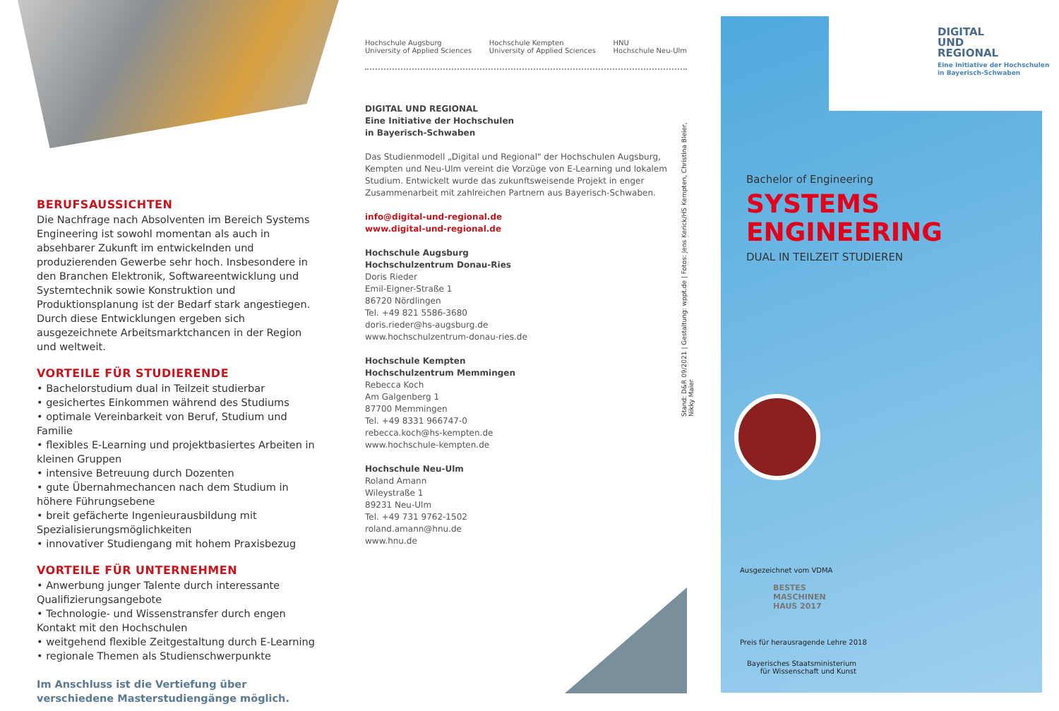BERUFSAUSSICHTEN
Die Nachfrage nach Absolventen im Bereich Systems Engineering ist sowohl momentan als auch in absehbarer Zukunft im entwickelnden und produzierenden Gewerbe sehr hoch. Insbesondere in den Branchen Elektronik, Soft­wareentwicklung und Systemtechnik sowie Konstruktion und Produktionsplanung ist der Bedarf stark angestiegen. Durch diese Entwicklungen ergeben sich ausgezeichnete Arbeitsmarktchancen in der Region und weltweit.
VORTEILE FÜR STUDIERENDE
• Bachelorstudium dual in Teilzeit studierbar
• gesichertes Einkommen während des Studiums
• optimale Vereinbarkeit von Beruf, Studium und Familie
• flexibles E-Learning und projektbasiertes Arbeiten in kleinen Gruppen
• intensive Betreuung durch Dozenten
• gute Übernahmechancen nach dem Studium in höhere Führungsebene
• breit gefächerte Ingenieurausbildung mit Spezialisierungsmöglichkeiten
• innovativer Studiengang mit hohem Praxisbezug
VORTEILE FÜR UNTERNEHMEN
• Anwerbung junger Talente durch interessante Qualifizierungsangebote
• Technologie- und Wissenstransfer durch engen Kontakt mit den Hochschulen
• weitgehend flexible Zeitgestaltung durch E-Learning
• regionale Themen als Studienschwerpunkte
Im Anschluss ist die Vertiefung über verschiedene Masterstudiengänge möglich.
Hochschule Augsburg
University of Applied Sciences Hochschule Kempten
University of Applied Sciences HNU
Hochschule Neu-Ulm
DIGITAL UND REGIONAL
Eine Initiative der Hochschulen
in Bayerisch-Schwaben
Das Studienmodell „Digital und Regional" der Hochschulen Augsburg, Kempten und Neu-Ulm vereint die Vorzüge von E-Learning und lokalem Studium. Entwickelt wurde das zukunftsweisende Projekt in enger Zusammenarbeit mit zahlreichen Partnern aus Bayerisch-Schwaben.
info@digital-und-regional.de
www.digital-und-regional.de
Hochschule Augsburg
Hochschulzentrum Donau-Ries
Doris Rieder
Emil-Eigner-Straße 1
86720 Nördlingen
Tel. +49 821 5586-3680
doris.rieder@hs-augsburg.de
www.hochschulzentrum-donau-ries.de
Hochschule Kempten
Hochschulzentrum Memmingen
Rebecca Koch
Am Galgenberg 1
87700 Memmingen
Tel. +49 8331 966747-0
rebecca.koch@hs-kempten.de
www.hochschule-kempten.de
Hochschule Neu-Ulm
Roland Amann
Wileystraße 1
89231 Neu-Ulm
Tel. +49 731 9762-1502
roland.amann@hnu.de
www.hnu.de
Stand: D&R 09/2021 | Gestaltung: wppt.de | Fotos: Jens Kerick/HS Kempten, Christina Bleier, Nikky Maier
DIGITAL
UND
REGIONAL
Eine Initiative der Hochschulen
in Bayerisch-Schwaben
Bachelor of Engineering
SYSTEMS
ENGINEERING
DUAL IN TEILZEIT STUDIEREN
Ausgezeichnet vom VDMA
BESTES
MASCHINEN
HAUS 2017
Preis für herausragende Lehre 2018
Bayerisches Staatsministerium für Wissenschaft und Kunst